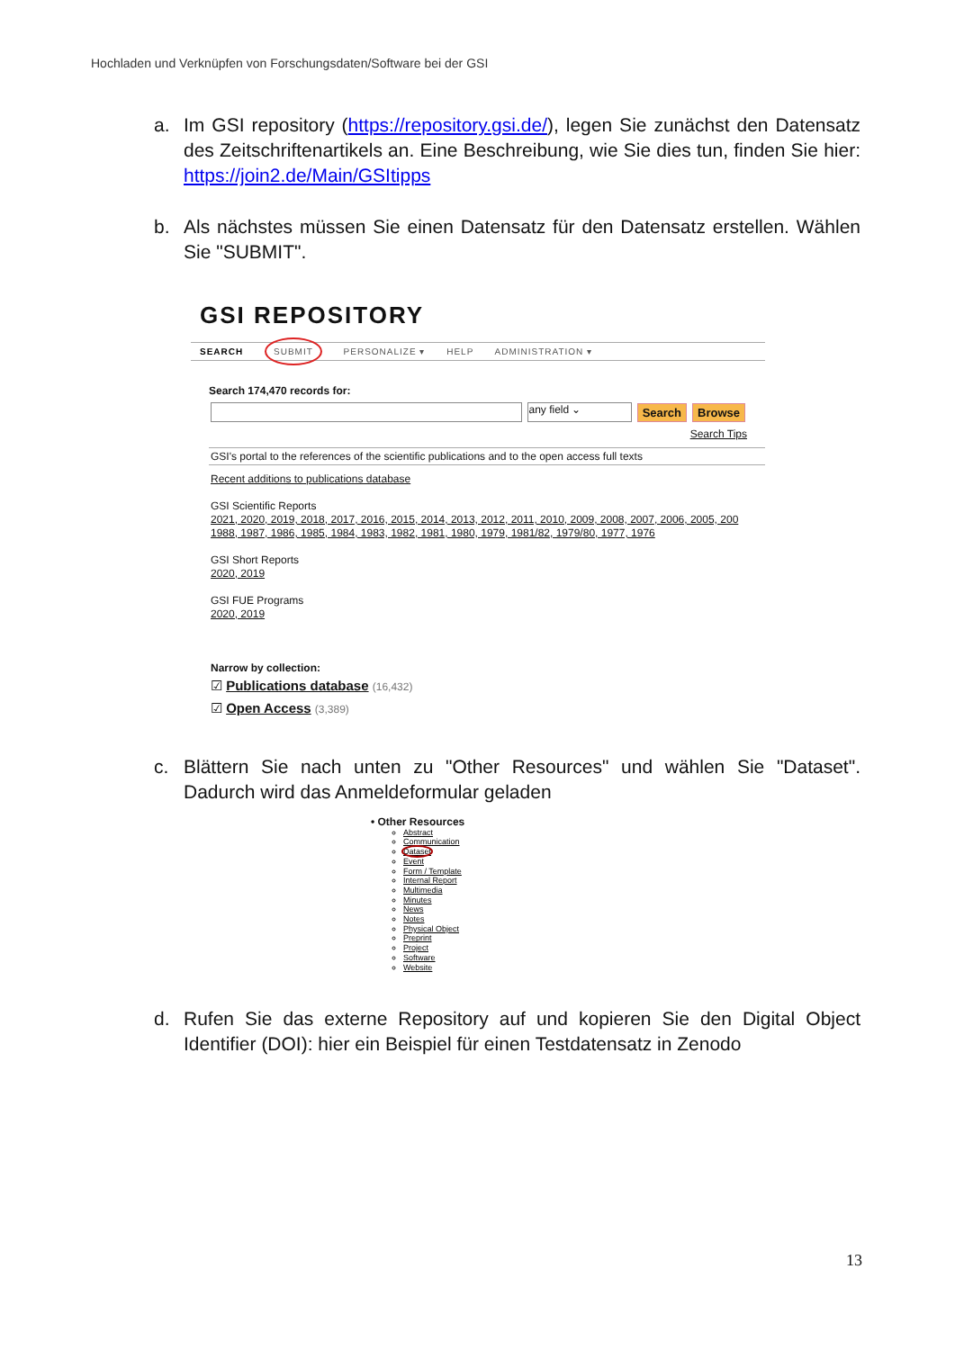Hochladen und Verknüpfen von Forschungsdaten/Software bei der GSI
a. Im GSI repository (https://repository.gsi.de/), legen Sie zunächst den Datensatz des Zeitschriftenartikels an. Eine Beschreibung, wie Sie dies tun, finden Sie hier: https://join2.de/Main/GSItipps
b. Als nächstes müssen Sie einen Datensatz für den Datensatz erstellen. Wählen Sie "SUBMIT".
GSI REPOSITORY
SEARCH SUBMIT PERSONALIZE ▾ HELP ADMINISTRATION ▾
Search 174,470 records for:
any field ⌄ Search Browse
Search Tips
GSI's portal to the references of the scientific publications and to the open access full texts
Recent additions to publications database
GSI Scientific Reports
2021, 2020, 2019, 2018, 2017, 2016, 2015, 2014, 2013, 2012, 2011, 2010, 2009, 2008, 2007, 2006, 2005, 200
1988, 1987, 1986, 1985, 1984, 1983, 1982, 1981, 1980, 1979, 1981/82, 1979/80, 1977, 1976
GSI Short Reports
2020, 2019
GSI FUE Programs
2020, 2019
Narrow by collection:
☑ Publications database (16,432)
☑ Open Access (3,389)
c. Blättern Sie nach unten zu "Other Resources" und wählen Sie "Dataset". Dadurch wird das Anmeldeformular geladen
• Other Resources
Abstract
Communication
Dataset
Event
Form / Template
Internal Report
Multimedia
Minutes
News
Notes
Physical Object
Preprint
Project
Software
Website
d. Rufen Sie das externe Repository auf und kopieren Sie den Digital Object Identifier (DOI): hier ein Beispiel für einen Testdatensatz in Zenodo
13